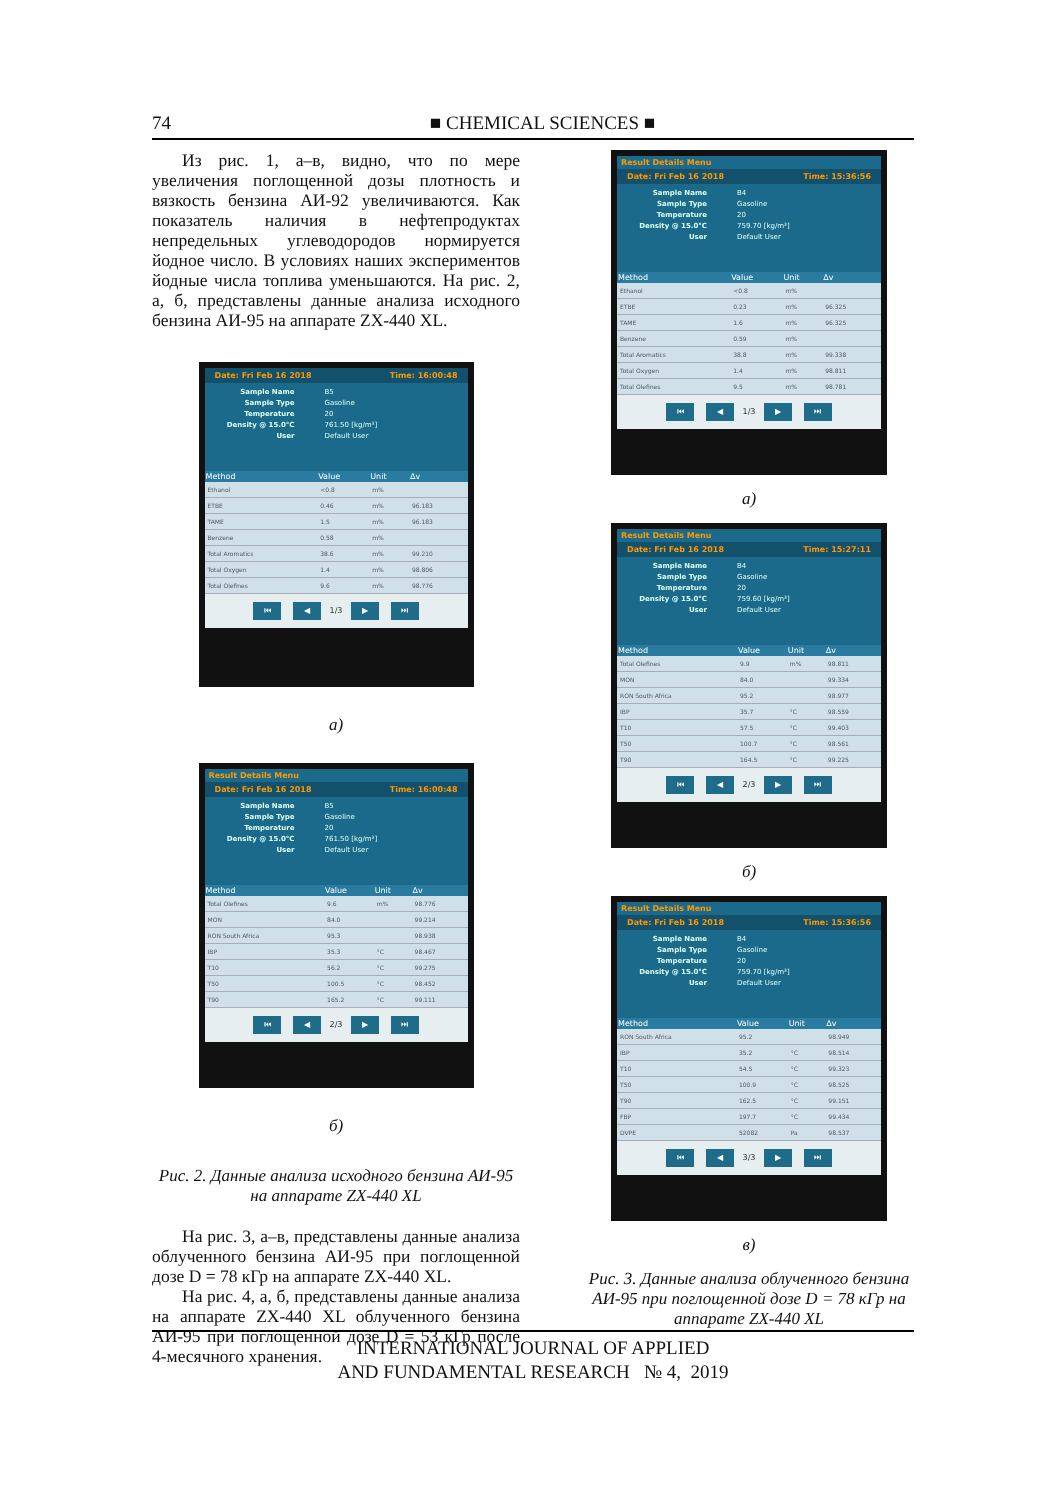74
■ CHEMICAL SCIENCES ■
Из рис. 1, а–в, видно, что по мере увеличения поглощенной дозы плотность и вязкость бензина АИ-92 увеличиваются. Как показатель наличия в нефтепродуктах непредельных углеводородов нормируется йодное число. В условиях наших экспериментов йодные числа топлива уменьшаются. На рис. 2, а, б, представлены данные анализа исходного бензина АИ-95 на аппарате ZX-440 XL.
Date: Fri Feb 16 2018 Time: 16:00:48
Sample Name B5
Sample Type Gasoline
Temperature 20
Density @ 15.0°C 761.50 [kg/m³]
User Default User
| Method | Value | Unit | Δv |
| --- | --- | --- | --- |
| Ethanol | <0.8 | m% | |
| ETBE | 0.46 | m% | 96.183 |
| TAME | 1.5 | m% | 96.183 |
| Benzene | 0.58 | m% | |
| Total Aromatics | 38.6 | m% | 99.210 |
| Total Oxygen | 1.4 | m% | 98.806 |
| Total Olefines | 9.6 | m% | 98.776 |
⏮ ◀ 1/3 ▶ ⏭
а)
Result Details Menu
Date: Fri Feb 16 2018 Time: 16:00:48
Sample Name B5
Sample Type Gasoline
Temperature 20
Density @ 15.0°C 761.50 [kg/m³]
User Default User
| Method | Value | Unit | Δv |
| --- | --- | --- | --- |
| Total Olefines | 9.6 | m% | 98.776 |
| MON | 84.0 | | 99.214 |
| RON South Africa | 95.3 | | 98.938 |
| IBP | 35.3 | °C | 98.467 |
| T10 | 56.2 | °C | 99.275 |
| T50 | 100.5 | °C | 98.452 |
| T90 | 165.2 | °C | 99.111 |
⏮ ◀ 2/3 ▶ ⏭
б)
Рис. 2. Данные анализа исходного бензина АИ-95 на аппарате ZX-440 XL
На рис. 3, а–в, представлены данные анализа облученного бензина АИ-95 при поглощенной дозе D = 78 кГр на аппарате ZX-440 XL.
На рис. 4, а, б, представлены данные анализа на аппарате ZX-440 XL облученного бензина АИ-95 при поглощенной дозе D = 53 кГр после 4-месячного хранения.
Result Details Menu
Date: Fri Feb 16 2018 Time: 15:36:56
Sample Name B4
Sample Type Gasoline
Temperature 20
Density @ 15.0°C 759.70 [kg/m³]
User Default User
| Method | Value | Unit | Δv |
| --- | --- | --- | --- |
| Ethanol | <0.8 | m% | |
| ETBE | 0.23 | m% | 96.325 |
| TAME | 1.6 | m% | 96.325 |
| Benzene | 0.59 | m% | |
| Total Aromatics | 38.8 | m% | 99.338 |
| Total Oxygen | 1.4 | m% | 98.811 |
| Total Olefines | 9.5 | m% | 98.781 |
⏮ ◀ 1/3 ▶ ⏭
а)
Result Details Menu
Date: Fri Feb 16 2018 Time: 15:27:11
Sample Name B4
Sample Type Gasoline
Temperature 20
Density @ 15.0°C 759.60 [kg/m³]
User Default User
| Method | Value | Unit | Δv |
| --- | --- | --- | --- |
| Total Olefines | 9.9 | m% | 98.811 |
| MON | 84.0 | | 99.334 |
| RON South Africa | 95.2 | | 98.977 |
| IBP | 35.7 | °C | 98.559 |
| T10 | 57.5 | °C | 99.403 |
| T50 | 100.7 | °C | 98.561 |
| T90 | 164.5 | °C | 99.225 |
⏮ ◀ 2/3 ▶ ⏭
б)
Result Details Menu
Date: Fri Feb 16 2018 Time: 15:36:56
Sample Name B4
Sample Type Gasoline
Temperature 20
Density @ 15.0°C 759.70 [kg/m³]
User Default User
| Method | Value | Unit | Δv |
| --- | --- | --- | --- |
| RON South Africa | 95.2 | | 98.949 |
| IBP | 35.2 | °C | 98.514 |
| T10 | 54.5 | °C | 99.323 |
| T50 | 100.9 | °C | 98.525 |
| T90 | 162.5 | °C | 99.151 |
| FBP | 197.7 | °C | 99.434 |
| DVPE | 52082 | Pa | 98.537 |
⏮ ◀ 3/3 ▶ ⏭
в)
Рис. 3. Данные анализа облученного бензина АИ-95 при поглощенной дозе D = 78 кГр на аппарате ZX-440 XL
INTERNATIONAL JOURNAL OF APPLIED
AND FUNDAMENTAL RESEARCH № 4, 2019